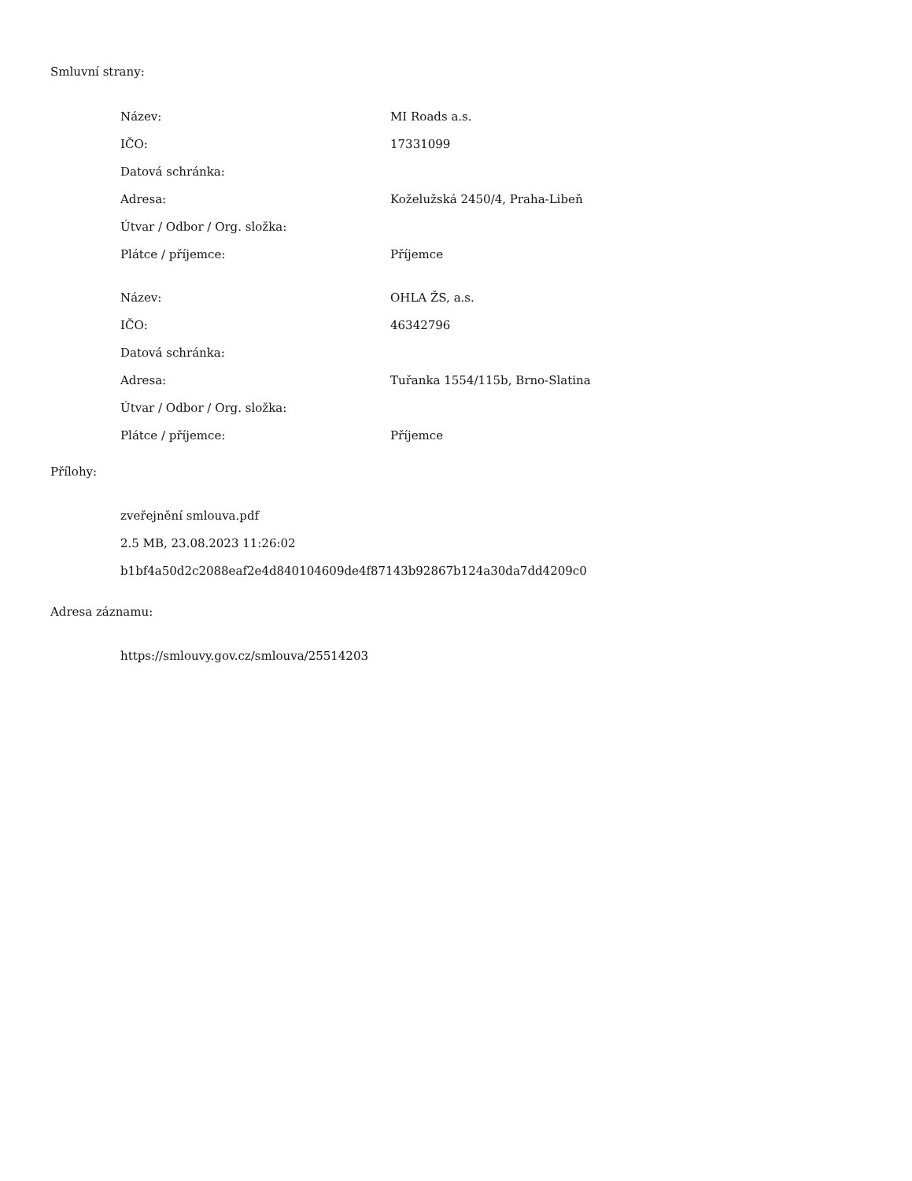Smluvní strany:
| Název: | MI Roads a.s. |
| IČO: | 17331099 |
| Datová schránka: | |
| Adresa: | Koželužská 2450/4, Praha-Libeň |
| Útvar / Odbor / Org. složka: | |
| Plátce / příjemce: | Příjemce |
| Název: | OHLA ŽS, a.s. |
| IČO: | 46342796 |
| Datová schránka: | |
| Adresa: | Tuřanka 1554/115b, Brno-Slatina |
| Útvar / Odbor / Org. složka: | |
| Plátce / příjemce: | Příjemce |
Přílohy:
zveřejnění smlouva.pdf
2.5 MB, 23.08.2023 11:26:02
b1bf4a50d2c2088eaf2e4d840104609de4f87143b92867b124a30da7dd4209c0
Adresa záznamu:
https://smlouvy.gov.cz/smlouva/25514203